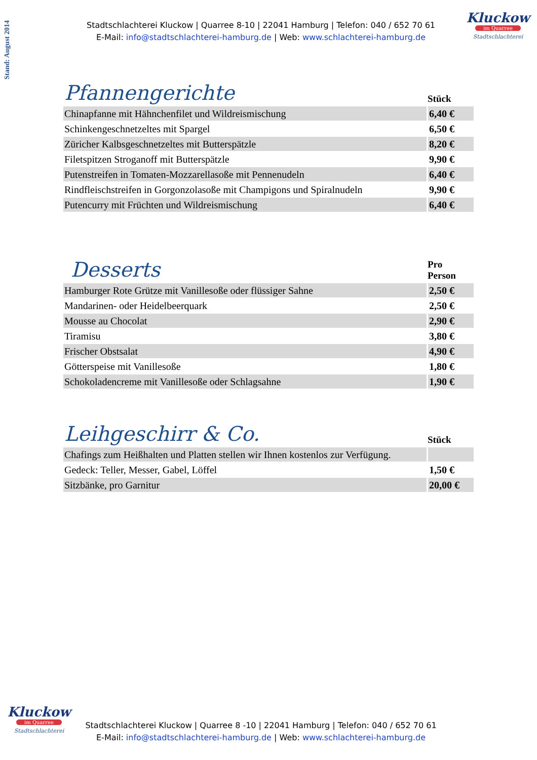Stand: August 2014
Stadtschlachterei Kluckow | Quarree 8-10 | 22041 Hamburg | Telefon: 040 / 652 70 61
E-Mail: info@stadtschlachterei-hamburg.de | Web: www.schlachterei-hamburg.de
Kluckow
im Quarree
Stadtschlachterei
| Pfannengerichte | Stück |
| --- | --- |
| Chinapfanne mit Hähnchenfilet und Wildreismischung | 6,40 € |
| Schinkengeschnetzeltes mit Spargel | 6,50 € |
| Züricher Kalbsgeschnetzeltes mit Butterspätzle | 8,20 € |
| Filetspitzen Stroganoff mit Butterspätzle | 9,90 € |
| Putenstreifen in Tomaten-Mozzarellasoße mit Pennenudeln | 6,40 € |
| Rindfleischstreifen in Gorgonzolasoße mit Champigons und Spiralnudeln | 9,90 € |
| Putencurry mit Früchten und Wildreismischung | 6,40 € |
| Desserts | Pro Person |
| --- | --- |
| Hamburger Rote Grütze mit Vanillesoße oder flüssiger Sahne | 2,50 € |
| Mandarinen- oder Heidelbeerquark | 2,50 € |
| Mousse au Chocolat | 2,90 € |
| Tiramisu | 3,80 € |
| Frischer Obstsalat | 4,90 € |
| Götterspeise mit Vanillesoße | 1,80 € |
| Schokoladencreme mit Vanillesoße oder Schlagsahne | 1,90 € |
| Leihgeschirr & Co. | Stück |
| --- | --- |
| Chafings zum Heißhalten und Platten stellen wir Ihnen kostenlos zur Verfügung. | |
| Gedeck: Teller, Messer, Gabel, Löffel | 1,50 € |
| Sitzbänke, pro Garnitur | 20,00 € |
Kluckow
im Quarree
Stadtschlachterei
Stadtschlachterei Kluckow | Quarree 8 -10 | 22041 Hamburg | Telefon: 040 / 652 70 61
E-Mail: info@stadtschlachterei-hamburg.de | Web: www.schlachterei-hamburg.de